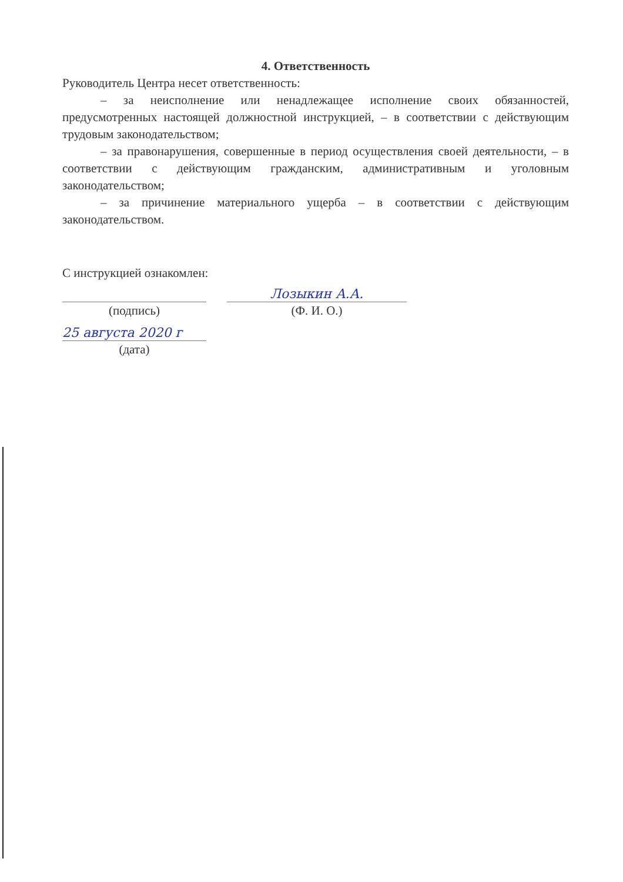4. Ответственность
Руководитель Центра несет ответственность:
– за неисполнение или ненадлежащее исполнение своих обязанностей, предусмотренных настоящей должностной инструкцией, – в соответствии с действующим трудовым законодательством;
– за правонарушения, совершенные в период осуществления своей деятельности, – в соответствии с действующим гражданским, административным и уголовным законодательством;
– за причинение материального ущерба – в соответствии с действующим законодательством.
С инструкцией ознакомлен:
(подпись)
Лозыкин А.А.
(Ф. И. О.)
25 августа 2020 г
(дата)